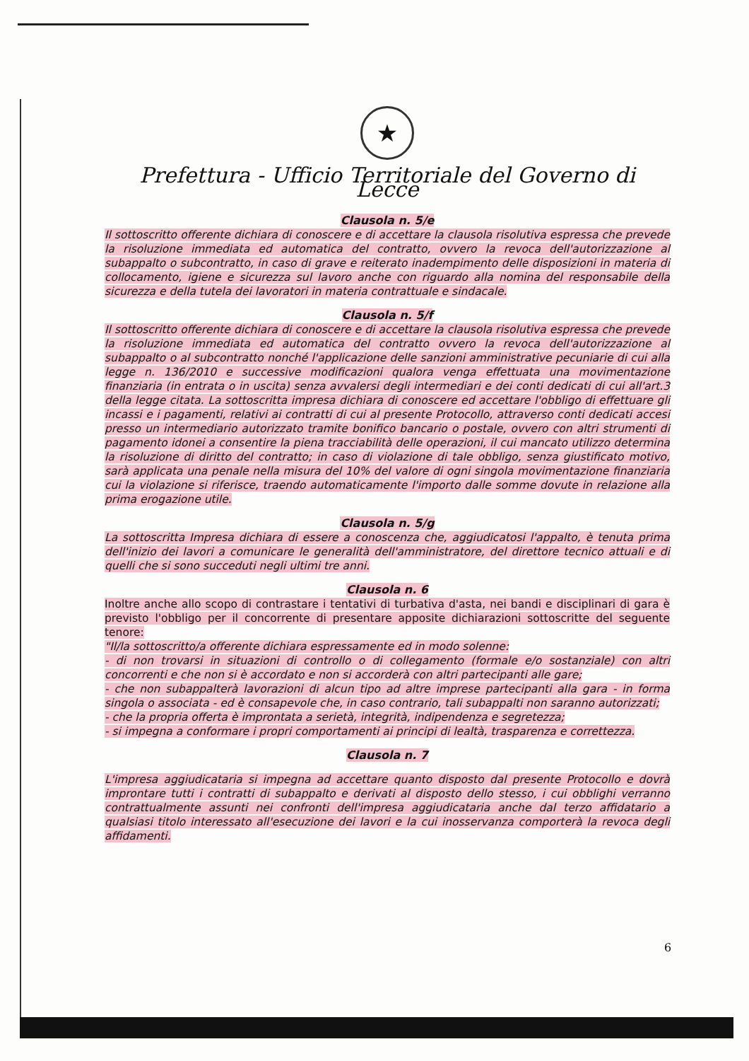★
Prefettura - Ufficio Territoriale del Governo di Lecce
Clausola n. 5/e
Il sottoscritto offerente dichiara di conoscere e di accettare la clausola risolutiva espressa che prevede la risoluzione immediata ed automatica del contratto, ovvero la revoca dell'autorizzazione al subappalto o subcontratto, in caso di grave e reiterato inadempimento delle disposizioni in materia di collocamento, igiene e sicurezza sul lavoro anche con riguardo alla nomina del responsabile della sicurezza e della tutela dei lavoratori in materia contrattuale e sindacale.
Clausola n. 5/f
Il sottoscritto offerente dichiara di conoscere e di accettare la clausola risolutiva espressa che prevede la risoluzione immediata ed automatica del contratto ovvero la revoca dell'autorizzazione al subappalto o al subcontratto nonché l'applicazione delle sanzioni amministrative pecuniarie di cui alla legge n. 136/2010 e successive modificazioni qualora venga effettuata una movimentazione finanziaria (in entrata o in uscita) senza avvalersi degli intermediari e dei conti dedicati di cui all'art.3 della legge citata. La sottoscritta impresa dichiara di conoscere ed accettare l'obbligo di effettuare gli incassi e i pagamenti, relativi ai contratti di cui al presente Protocollo, attraverso conti dedicati accesi presso un intermediario autorizzato tramite bonifico bancario o postale, ovvero con altri strumenti di pagamento idonei a consentire la piena tracciabilità delle operazioni, il cui mancato utilizzo determina la risoluzione di diritto del contratto; in caso di violazione di tale obbligo, senza giustificato motivo, sarà applicata una penale nella misura del 10% del valore di ogni singola movimentazione finanziaria cui la violazione si riferisce, traendo automaticamente l'importo dalle somme dovute in relazione alla prima erogazione utile.
Clausola n. 5/g
La sottoscritta Impresa dichiara di essere a conoscenza che, aggiudicatosi l'appalto, è tenuta prima dell'inizio dei lavori a comunicare le generalità dell'amministratore, del direttore tecnico attuali e di quelli che si sono succeduti negli ultimi tre anni.
Clausola n. 6
Inoltre anche allo scopo di contrastare i tentativi di turbativa d'asta, nei bandi e disciplinari di gara è previsto l'obbligo per il concorrente di presentare apposite dichiarazioni sottoscritte del seguente tenore:
"Il/la sottoscritto/a offerente dichiara espressamente ed in modo solenne:
- di non trovarsi in situazioni di controllo o di collegamento (formale e/o sostanziale) con altri concorrenti e che non si è accordato e non si accorderà con altri partecipanti alle gare;
- che non subappalterà lavorazioni di alcun tipo ad altre imprese partecipanti alla gara - in forma singola o associata - ed è consapevole che, in caso contrario, tali subappalti non saranno autorizzati;
- che la propria offerta è improntata a serietà, integrità, indipendenza e segretezza;
- si impegna a conformare i propri comportamenti ai principi di lealtà, trasparenza e correttezza.
Clausola n. 7
L'impresa aggiudicataria si impegna ad accettare quanto disposto dal presente Protocollo e dovrà improntare tutti i contratti di subappalto e derivati al disposto dello stesso, i cui obblighi verranno contrattualmente assunti nei confronti dell'impresa aggiudicataria anche dal terzo affidatario a qualsiasi titolo interessato all'esecuzione dei lavori e la cui inosservanza comporterà la revoca degli affidamenti.
6